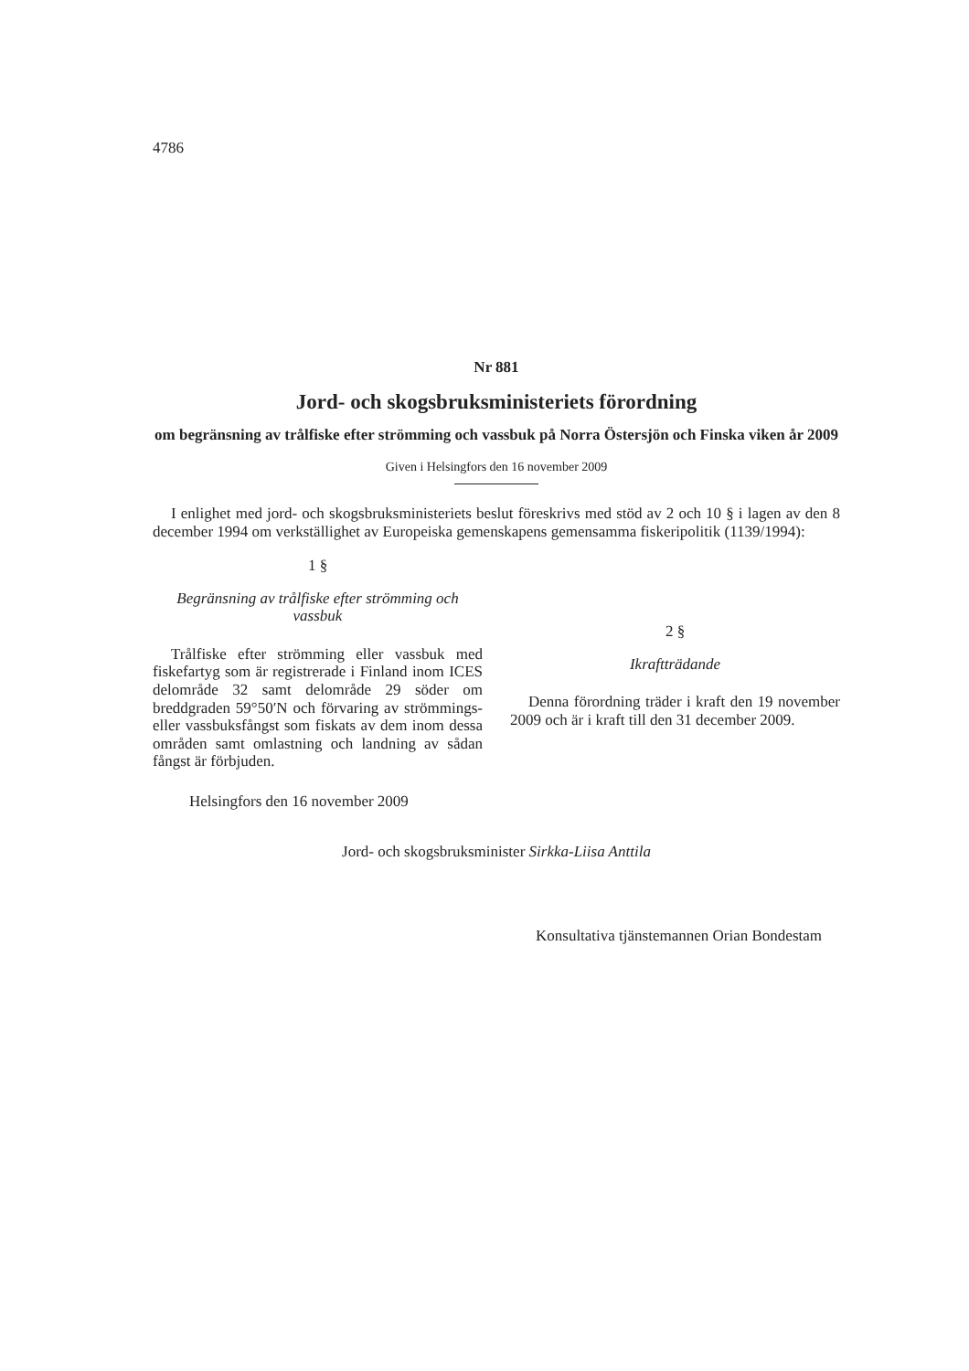4786
Nr 881
Jord- och skogsbruksministeriets förordning
om begränsning av trålfiske efter strömming och vassbuk på Norra Östersjön och Finska viken år 2009
Given i Helsingfors den 16 november 2009
I enlighet med jord- och skogsbruksministeriets beslut föreskrivs med stöd av 2 och 10 § i lagen av den 8 december 1994 om verkställighet av Europeiska gemenskapens gemensamma fiskeripolitik (1139/1994):
1 §
Begränsning av trålfiske efter strömming och vassbuk
Trålfiske efter strömming eller vassbuk med fiskefartyg som är registrerade i Finland inom ICES delområde 32 samt delområde 29 söder om breddgraden 59°50′N och förvaring av strömmings- eller vassbuksfångst som fiskats av dem inom dessa områden samt omlastning och landning av sådan fångst är förbjuden.
2 §
Ikraftträdande
Denna förordning träder i kraft den 19 november 2009 och är i kraft till den 31 december 2009.
Helsingfors den 16 november 2009
Jord- och skogsbruksminister Sirkka-Liisa Anttila
Konsultativa tjänstemannen Orian Bondestam